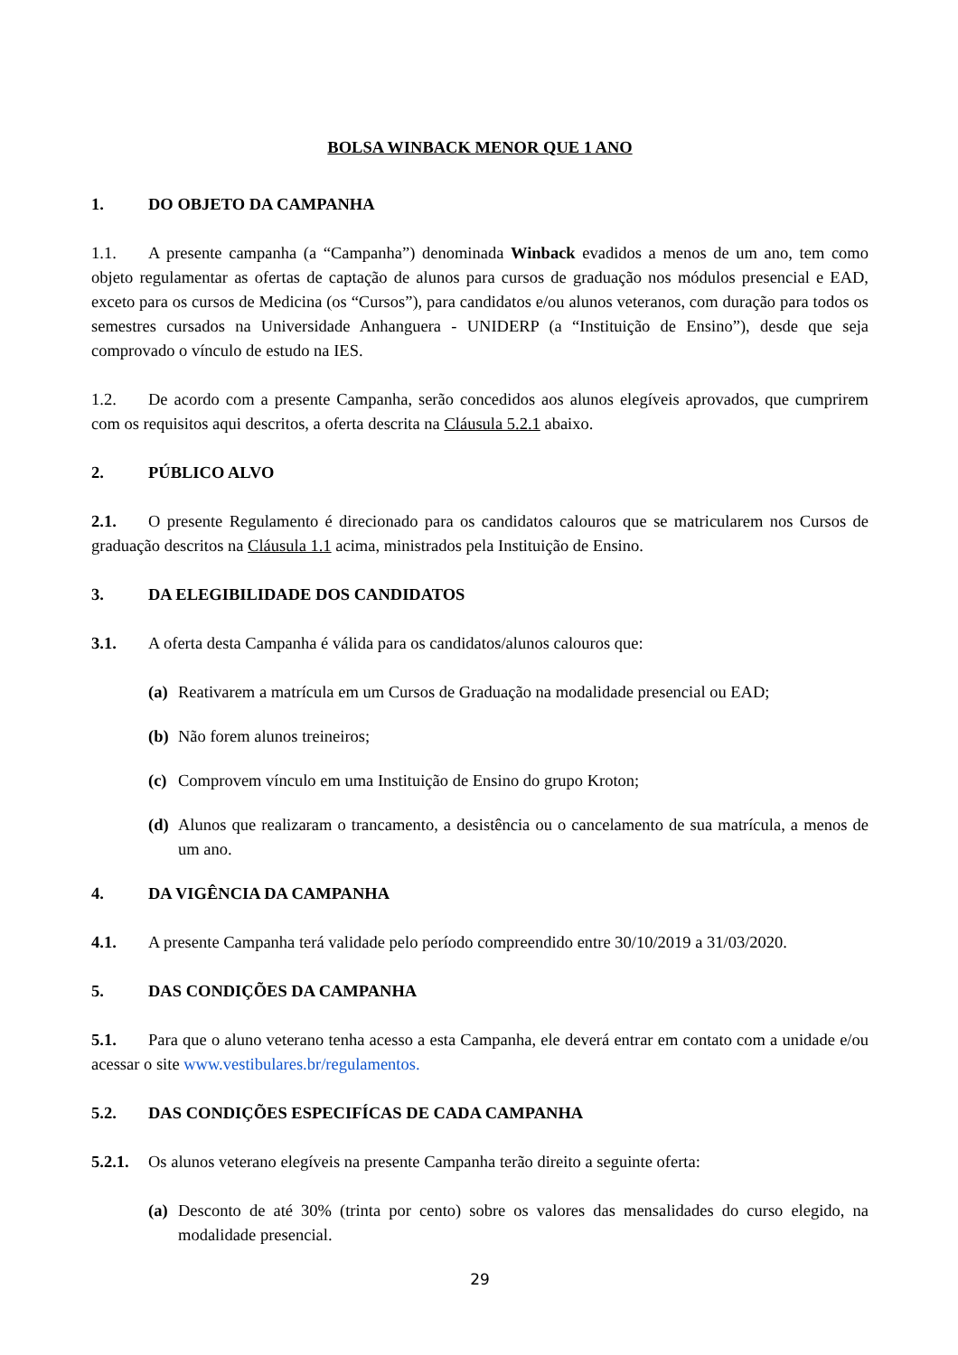BOLSA WINBACK MENOR QUE 1 ANO
1. DO OBJETO DA CAMPANHA
1.1. A presente campanha (a “Campanha”) denominada Winback evadidos a menos de um ano, tem como objeto regulamentar as ofertas de captação de alunos para cursos de graduação nos módulos presencial e EAD, exceto para os cursos de Medicina (os “Cursos”), para candidatos e/ou alunos veteranos, com duração para todos os semestres cursados na Universidade Anhanguera - UNIDERP (a “Instituição de Ensino”), desde que seja comprovado o vínculo de estudo na IES.
1.2. De acordo com a presente Campanha, serão concedidos aos alunos elegíveis aprovados, que cumprirem com os requisitos aqui descritos, a oferta descrita na Cláusula 5.2.1 abaixo.
2. PÚBLICO ALVO
2.1. O presente Regulamento é direcionado para os candidatos calouros que se matricularem nos Cursos de graduação descritos na Cláusula 1.1 acima, ministrados pela Instituição de Ensino.
3. DA ELEGIBILIDADE DOS CANDIDATOS
3.1. A oferta desta Campanha é válida para os candidatos/alunos calouros que:
(a) Reativarem a matrícula em um Cursos de Graduação na modalidade presencial ou EAD;
(b) Não forem alunos treineiros;
(c) Comprovem vínculo em uma Instituição de Ensino do grupo Kroton;
(d) Alunos que realizaram o trancamento, a desistência ou o cancelamento de sua matrícula, a menos de um ano.
4. DA VIGÊNCIA DA CAMPANHA
4.1. A presente Campanha terá validade pelo período compreendido entre 30/10/2019 a 31/03/2020.
5. DAS CONDIÇÕES DA CAMPANHA
5.1. Para que o aluno veterano tenha acesso a esta Campanha, ele deverá entrar em contato com a unidade e/ou acessar o site www.vestibulares.br/regulamentos.
5.2. DAS CONDIÇÕES ESPECIFÍCAS DE CADA CAMPANHA
5.2.1. Os alunos veterano elegíveis na presente Campanha terão direito a seguinte oferta:
(a) Desconto de até 30% (trinta por cento) sobre os valores das mensalidades do curso elegido, na modalidade presencial.
29